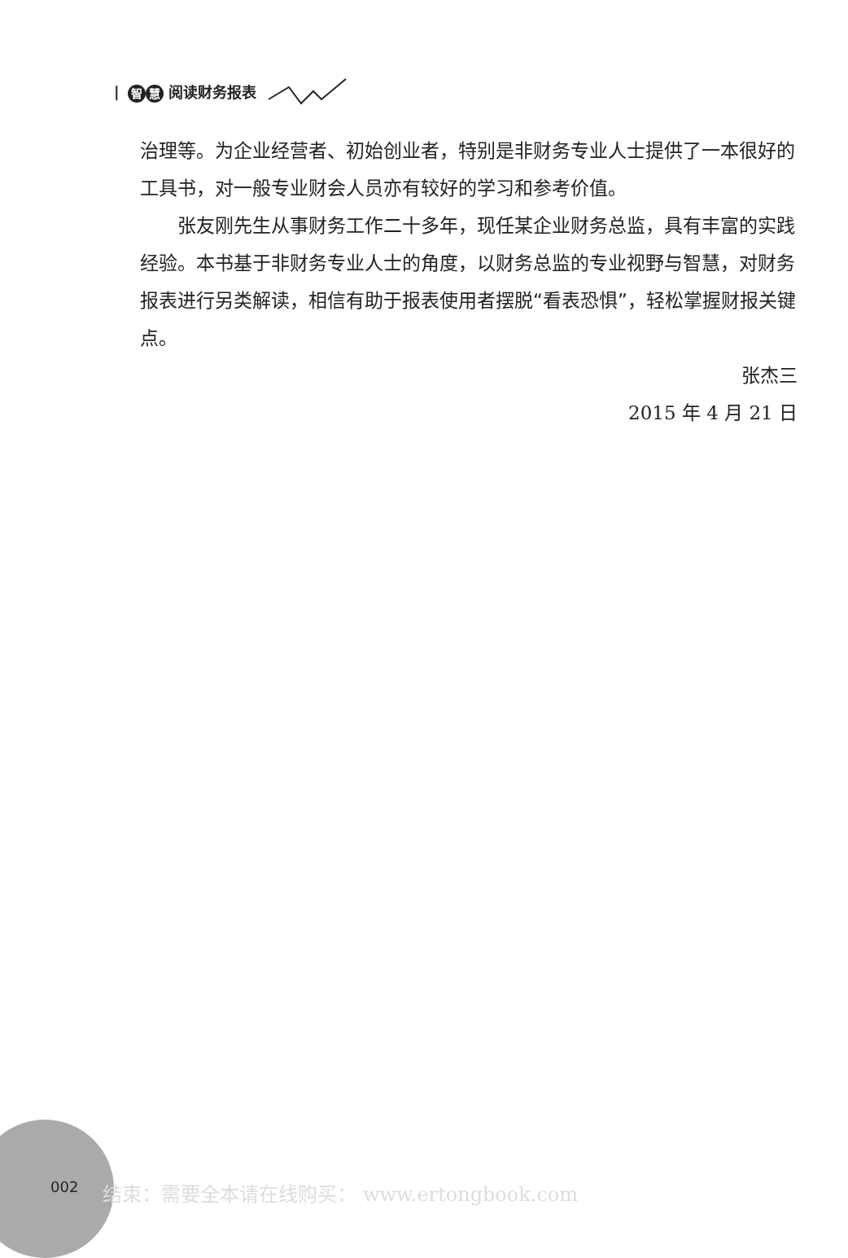| 智 慧 阅读财务报表
治理等。为企业经营者、初始创业者，特别是非财务专业人士提供了一本很好的工具书，对一般专业财会人员亦有较好的学习和参考价值。
张友刚先生从事财务工作二十多年，现任某企业财务总监，具有丰富的实践经验。本书基于非财务专业人士的角度，以财务总监的专业视野与智慧，对财务报表进行另类解读，相信有助于报表使用者摆脱“看表恐惧”，轻松掌握财报关键点。
张杰三
2015 年 4 月 21 日
002 结束：需要全本请在线购买： www.ertongbook.com